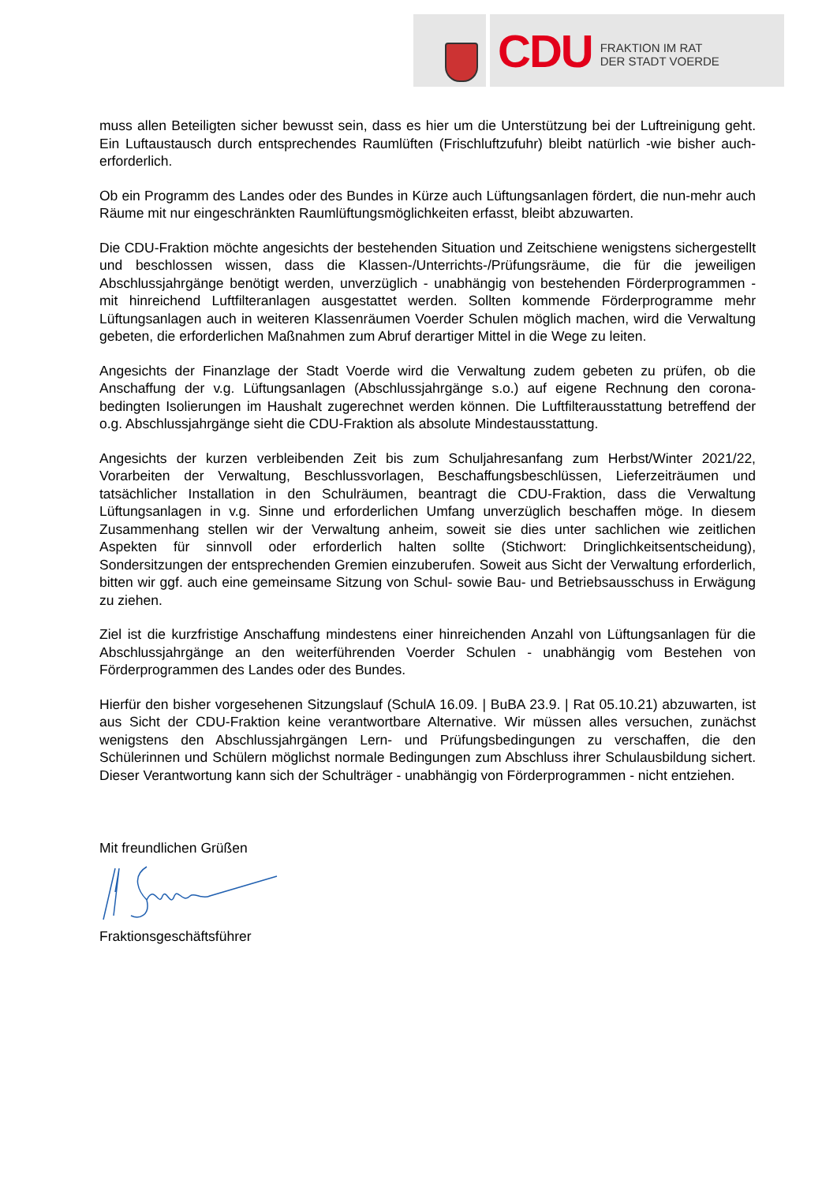CDU FRAKTION IM RAT
DER STADT VOERDE
muss allen Beteiligten sicher bewusst sein, dass es hier um die Unterstützung bei der Luftreinigung geht. Ein Luftaustausch durch entsprechendes Raumlüften (Frischluftzufuhr) bleibt natürlich -wie bisher auch- erforderlich.
Ob ein Programm des Landes oder des Bundes in Kürze auch Lüftungsanlagen fördert, die nun-mehr auch Räume mit nur eingeschränkten Raumlüftungsmöglichkeiten erfasst, bleibt abzuwarten.
Die CDU-Fraktion möchte angesichts der bestehenden Situation und Zeitschiene wenigstens sichergestellt und beschlossen wissen, dass die Klassen-/Unterrichts-/Prüfungsräume, die für die jeweiligen Abschlussjahrgänge benötigt werden, unverzüglich - unabhängig von bestehenden Förderprogrammen - mit hinreichend Luftfilteranlagen ausgestattet werden. Sollten kommende Förderprogramme mehr Lüftungsanlagen auch in weiteren Klassenräumen Voerder Schulen möglich machen, wird die Verwaltung gebeten, die erforderlichen Maßnahmen zum Abruf derartiger Mittel in die Wege zu leiten.
Angesichts der Finanzlage der Stadt Voerde wird die Verwaltung zudem gebeten zu prüfen, ob die Anschaffung der v.g. Lüftungsanlagen (Abschlussjahrgänge s.o.) auf eigene Rechnung den corona-bedingten Isolierungen im Haushalt zugerechnet werden können. Die Luftfilterausstattung betreffend der o.g. Abschlussjahrgänge sieht die CDU-Fraktion als absolute Mindestausstattung.
Angesichts der kurzen verbleibenden Zeit bis zum Schuljahresanfang zum Herbst/Winter 2021/22, Vorarbeiten der Verwaltung, Beschlussvorlagen, Beschaffungsbeschlüssen, Lieferzeiträumen und tatsächlicher Installation in den Schulräumen, beantragt die CDU-Fraktion, dass die Verwaltung Lüftungsanlagen in v.g. Sinne und erforderlichen Umfang unverzüglich beschaffen möge. In diesem Zusammenhang stellen wir der Verwaltung anheim, soweit sie dies unter sachlichen wie zeitlichen Aspekten für sinnvoll oder erforderlich halten sollte (Stichwort: Dringlichkeitsentscheidung), Sondersitzungen der entsprechenden Gremien einzuberufen. Soweit aus Sicht der Verwaltung erforderlich, bitten wir ggf. auch eine gemeinsame Sitzung von Schul- sowie Bau- und Betriebsausschuss in Erwägung zu ziehen.
Ziel ist die kurzfristige Anschaffung mindestens einer hinreichenden Anzahl von Lüftungsanlagen für die Abschlussjahrgänge an den weiterführenden Voerder Schulen - unabhängig vom Bestehen von Förderprogrammen des Landes oder des Bundes.
Hierfür den bisher vorgesehenen Sitzungslauf (SchulA 16.09. | BuBA 23.9. | Rat 05.10.21) abzuwarten, ist aus Sicht der CDU-Fraktion keine verantwortbare Alternative. Wir müssen alles versuchen, zunächst wenigstens den Abschlussjahrgängen Lern- und Prüfungsbedingungen zu verschaffen, die den Schülerinnen und Schülern möglichst normale Bedingungen zum Abschluss ihrer Schulausbildung sichert. Dieser Verantwortung kann sich der Schulträger - unabhängig von Förderprogrammen - nicht entziehen.
Mit freundlichen Grüßen
Fraktionsgeschäftsführer